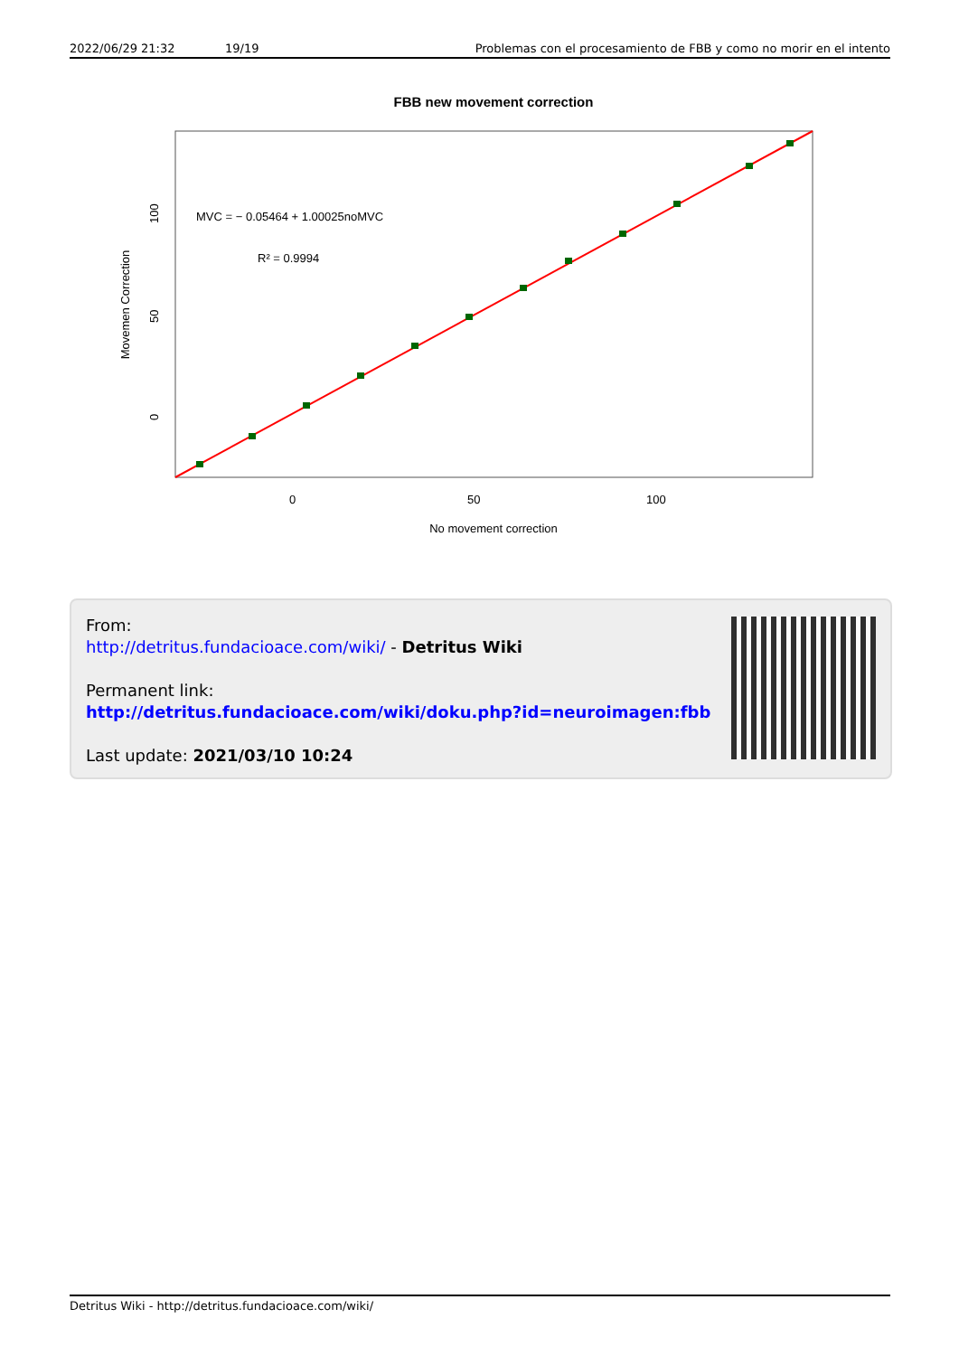2022/06/29 21:32 19/19 Problemas con el procesamiento de FBB y como no morir en el intento
FBB new movement correction
MVC = − 0.05464 + 1.00025noMVC
R² = 0.9994
0
50
100
No movement correction
Movemen Correction
0
50
100
From:
http://detritus.fundacioace.com/wiki/ - Detritus Wiki
Permanent link:
http://detritus.fundacioace.com/wiki/doku.php?id=neuroimagen:fbb
Last update: 2021/03/10 10:24
Detritus Wiki - http://detritus.fundacioace.com/wiki/